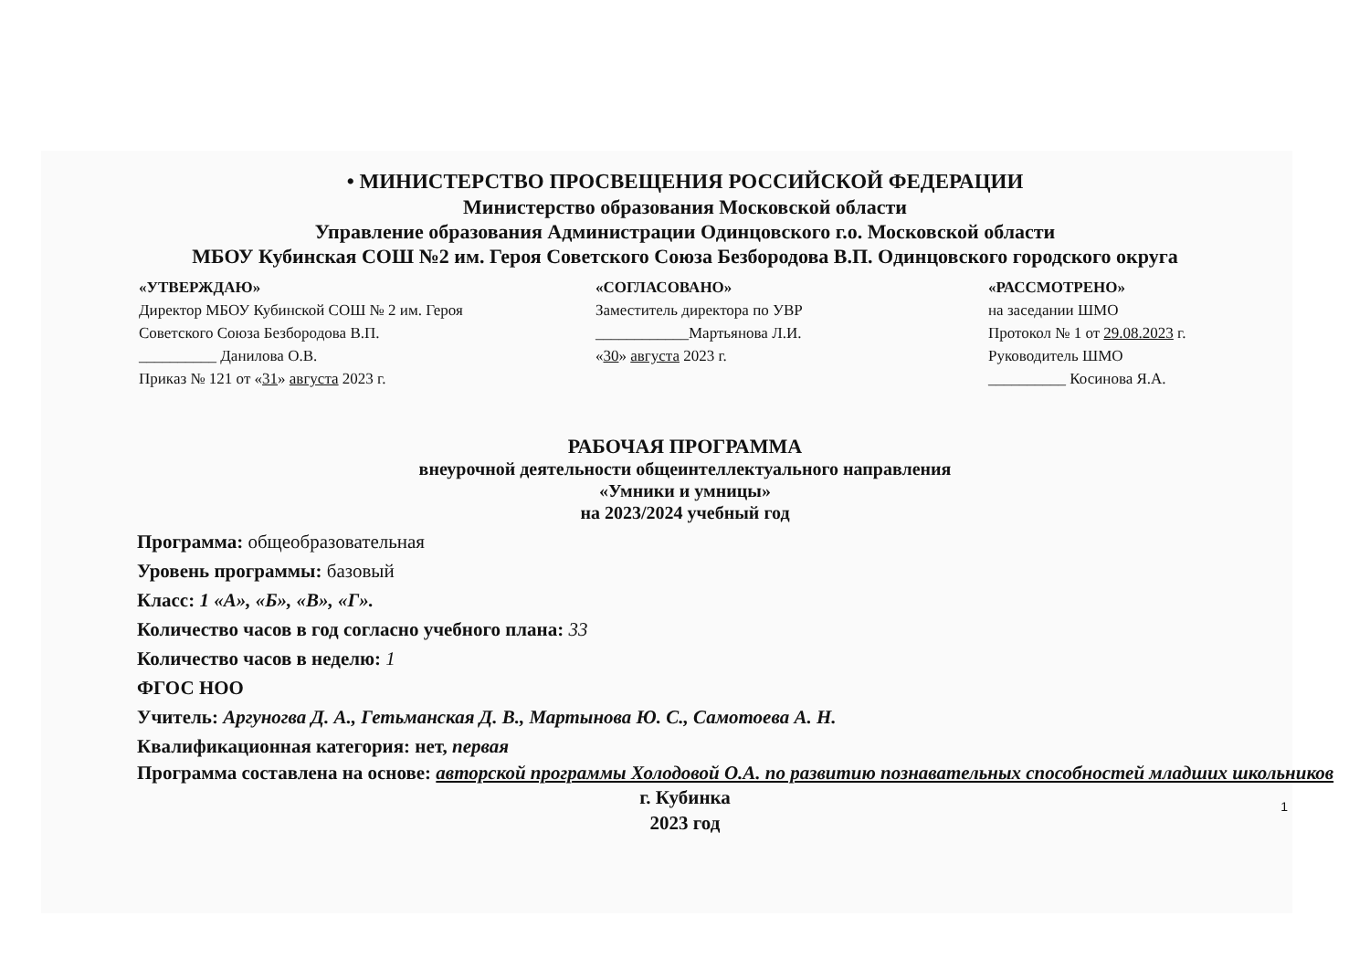• МИНИСТЕРСТВО ПРОСВЕЩЕНИЯ РОССИЙСКОЙ ФЕДЕРАЦИИ
Министерство образования Московской области
Управление образования Администрации Одинцовского г.о. Московской области
МБОУ Кубинская СОШ №2 им. Героя Советского Союза Безбородова В.П. Одинцовского городского округа
«УТВЕРЖДАЮ»
Директор МБОУ Кубинской СОШ № 2 им. Героя
Советского Союза Безбородова В.П.
__________ Данилова О.В.
Приказ № 121 от «31» августа 2023 г.
«СОГЛАСОВАНО»
Заместитель директора по УВР
____________Мартьянова Л.И.
«30» августа 2023 г.
«РАССМОТРЕНО»
на заседании ШМО
Протокол № 1 от 29.08.2023 г.
Руководитель ШМО
__________ Косинова Я.А.
РАБОЧАЯ ПРОГРАММА
внеурочной деятельности общеинтеллектуального направления
«Умники и умницы»
на 2023/2024 учебный год
Программа: общеобразовательная
Уровень программы: базовый
Класс: 1 «А», «Б», «В», «Г».
Количество часов в год согласно учебного плана: 33
Количество часов в неделю: 1
ФГОС НОО
Учитель: Аргуногва Д. А., Гетьманская Д. В., Мартынова Ю. С., Самотоева А. Н.
Квалификационная категория: нет, первая
Программа составлена на основе: авторской программы Холодовой О.А. по развитию познавательных способностей младших школьников
г. Кубинка
2023 год
1